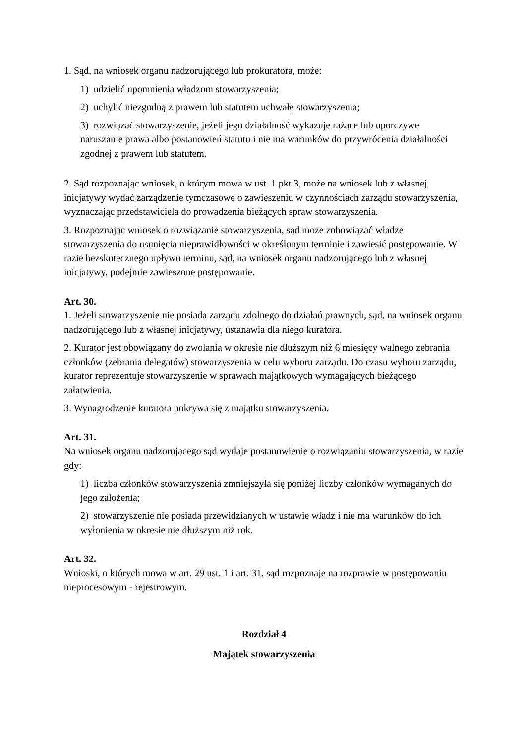1. Sąd, na wniosek organu nadzorującego lub prokuratora, może:
1) udzielić upomnienia władzom stowarzyszenia;
2) uchylić niezgodną z prawem lub statutem uchwałę stowarzyszenia;
3) rozwiązać stowarzyszenie, jeżeli jego działalność wykazuje rażące lub uporczywe naruszanie prawa albo postanowień statutu i nie ma warunków do przywrócenia działalności zgodnej z prawem lub statutem.
2. Sąd rozpoznając wniosek, o którym mowa w ust. 1 pkt 3, może na wniosek lub z własnej inicjatywy wydać zarządzenie tymczasowe o zawieszeniu w czynnościach zarządu stowarzyszenia, wyznaczając przedstawiciela do prowadzenia bieżących spraw stowarzyszenia.
3. Rozpoznając wniosek o rozwiązanie stowarzyszenia, sąd może zobowiązać władze stowarzyszenia do usunięcia nieprawidłowości w określonym terminie i zawiesić postępowanie. W razie bezskutecznego upływu terminu, sąd, na wniosek organu nadzorującego lub z własnej inicjatywy, podejmie zawieszone postępowanie.
Art. 30.
1. Jeżeli stowarzyszenie nie posiada zarządu zdolnego do działań prawnych, sąd, na wniosek organu nadzorującego lub z własnej inicjatywy, ustanawia dla niego kuratora.
2. Kurator jest obowiązany do zwołania w okresie nie dłuższym niż 6 miesięcy walnego zebrania członków (zebrania delegatów) stowarzyszenia w celu wyboru zarządu. Do czasu wyboru zarządu, kurator reprezentuje stowarzyszenie w sprawach majątkowych wymagających bieżącego załatwienia.
3. Wynagrodzenie kuratora pokrywa się z majątku stowarzyszenia.
Art. 31.
Na wniosek organu nadzorującego sąd wydaje postanowienie o rozwiązaniu stowarzyszenia, w razie gdy:
1) liczba członków stowarzyszenia zmniejszyła się poniżej liczby członków wymaganych do jego założenia;
2) stowarzyszenie nie posiada przewidzianych w ustawie władz i nie ma warunków do ich wyłonienia w okresie nie dłuższym niż rok.
Art. 32.
Wnioski, o których mowa w art. 29 ust. 1 i art. 31, sąd rozpoznaje na rozprawie w postępowaniu nieprocesowym - rejestrowym.
Rozdział 4
Majątek stowarzyszenia